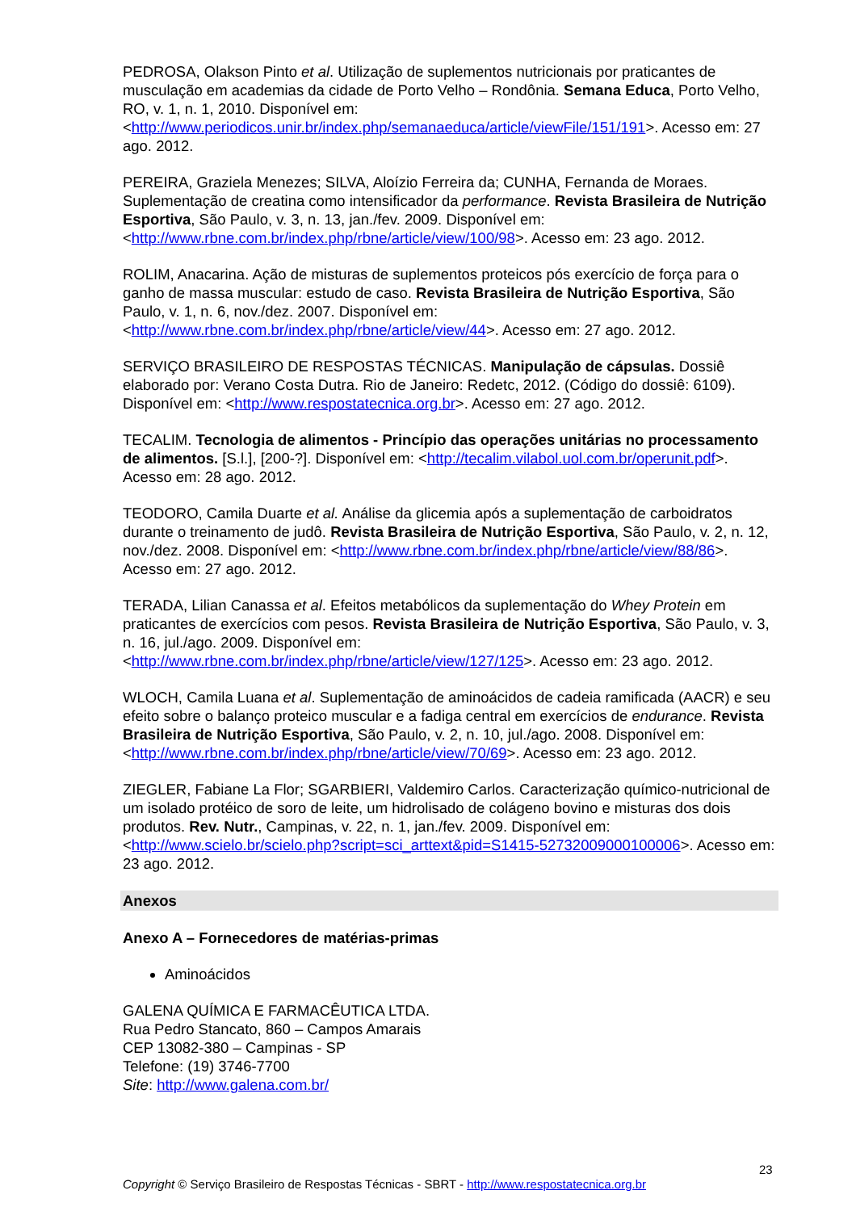PEDROSA, Olakson Pinto et al. Utilização de suplementos nutricionais por praticantes de musculação em academias da cidade de Porto Velho – Rondônia. Semana Educa, Porto Velho, RO, v. 1, n. 1, 2010. Disponível em: <http://www.periodicos.unir.br/index.php/semanaeduca/article/viewFile/151/191>. Acesso em: 27 ago. 2012.
PEREIRA, Graziela Menezes; SILVA, Aloízio Ferreira da; CUNHA, Fernanda de Moraes. Suplementação de creatina como intensificador da performance. Revista Brasileira de Nutrição Esportiva, São Paulo, v. 3, n. 13, jan./fev. 2009. Disponível em: <http://www.rbne.com.br/index.php/rbne/article/view/100/98>. Acesso em: 23 ago. 2012.
ROLIM, Anacarina. Ação de misturas de suplementos proteicos pós exercício de força para o ganho de massa muscular: estudo de caso. Revista Brasileira de Nutrição Esportiva, São Paulo, v. 1, n. 6, nov./dez. 2007. Disponível em: <http://www.rbne.com.br/index.php/rbne/article/view/44>. Acesso em: 27 ago. 2012.
SERVIÇO BRASILEIRO DE RESPOSTAS TÉCNICAS. Manipulação de cápsulas. Dossiê elaborado por: Verano Costa Dutra. Rio de Janeiro: Redetc, 2012. (Código do dossiê: 6109). Disponível em: <http://www.respostatecnica.org.br>. Acesso em: 27 ago. 2012.
TECALIM. Tecnologia de alimentos - Princípio das operações unitárias no processamento de alimentos. [S.l.], [200-?]. Disponível em: <http://tecalim.vilabol.uol.com.br/operunit.pdf>. Acesso em: 28 ago. 2012.
TEODORO, Camila Duarte et al. Análise da glicemia após a suplementação de carboidratos durante o treinamento de judô. Revista Brasileira de Nutrição Esportiva, São Paulo, v. 2, n. 12, nov./dez. 2008. Disponível em: <http://www.rbne.com.br/index.php/rbne/article/view/88/86>. Acesso em: 27 ago. 2012.
TERADA, Lilian Canassa et al. Efeitos metabólicos da suplementação do Whey Protein em praticantes de exercícios com pesos. Revista Brasileira de Nutrição Esportiva, São Paulo, v. 3, n. 16, jul./ago. 2009. Disponível em: <http://www.rbne.com.br/index.php/rbne/article/view/127/125>. Acesso em: 23 ago. 2012.
WLOCH, Camila Luana et al. Suplementação de aminoácidos de cadeia ramificada (AACR) e seu efeito sobre o balanço proteico muscular e a fadiga central em exercícios de endurance. Revista Brasileira de Nutrição Esportiva, São Paulo, v. 2, n. 10, jul./ago. 2008. Disponível em: <http://www.rbne.com.br/index.php/rbne/article/view/70/69>. Acesso em: 23 ago. 2012.
ZIEGLER, Fabiane La Flor; SGARBIERI, Valdemiro Carlos. Caracterização químico-nutricional de um isolado protéico de soro de leite, um hidrolisado de colágeno bovino e misturas dos dois produtos. Rev. Nutr., Campinas, v. 22, n. 1, jan./fev. 2009. Disponível em: <http://www.scielo.br/scielo.php?script=sci_arttext&pid=S1415-52732009000100006>. Acesso em: 23 ago. 2012.
Anexos
Anexo A – Fornecedores de matérias-primas
Aminoácidos
GALENA QUÍMICA E FARMACÊUTICA LTDA.
Rua Pedro Stancato, 860 – Campos Amarais
CEP 13082-380 – Campinas - SP
Telefone: (19) 3746-7700
Site: http://www.galena.com.br/
23
Copyright © Serviço Brasileiro de Respostas Técnicas - SBRT - http://www.respostatecnica.org.br